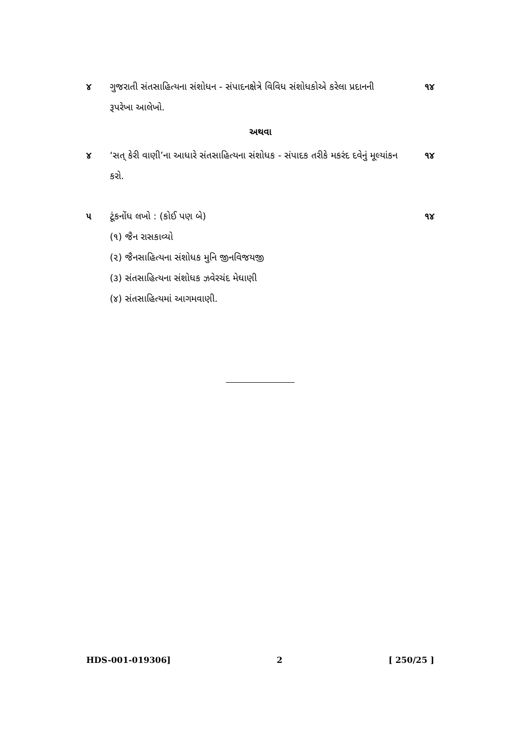૪ ગુજરાતી સંતસાહિત્યના સંશોધન - સંપાદનક્ષેત્રે વિવિધ સંશોધકોએ કરેલા પ્રદાનની રૂપરેખા આલેખો.
૧૪
અથવા
૪ ‘સત્ કેરી વાણી’ના આધારે સંતસાહિત્યના સંશોધક - સંપાદક તરીકે મકરંદ દવેનું મૂલ્યાંકન કરો.
૧૪
૫ ટૂંકનોંધ લખો : (કોઈ પણ બે) ૧૪
(૧) જૈન રાસકાવ્યો
(૨) જૈનસાહિત્યના સંશોધક મુનિ જીનવિજયજી
(૩) સંતસાહિત્યના સંશોધક ઝવેરચંદ મેઘાણી
(૪) સંતસાહિત્યમાં આગમવાણી.
HDS-001-019306] 2 [ 250/25 ]